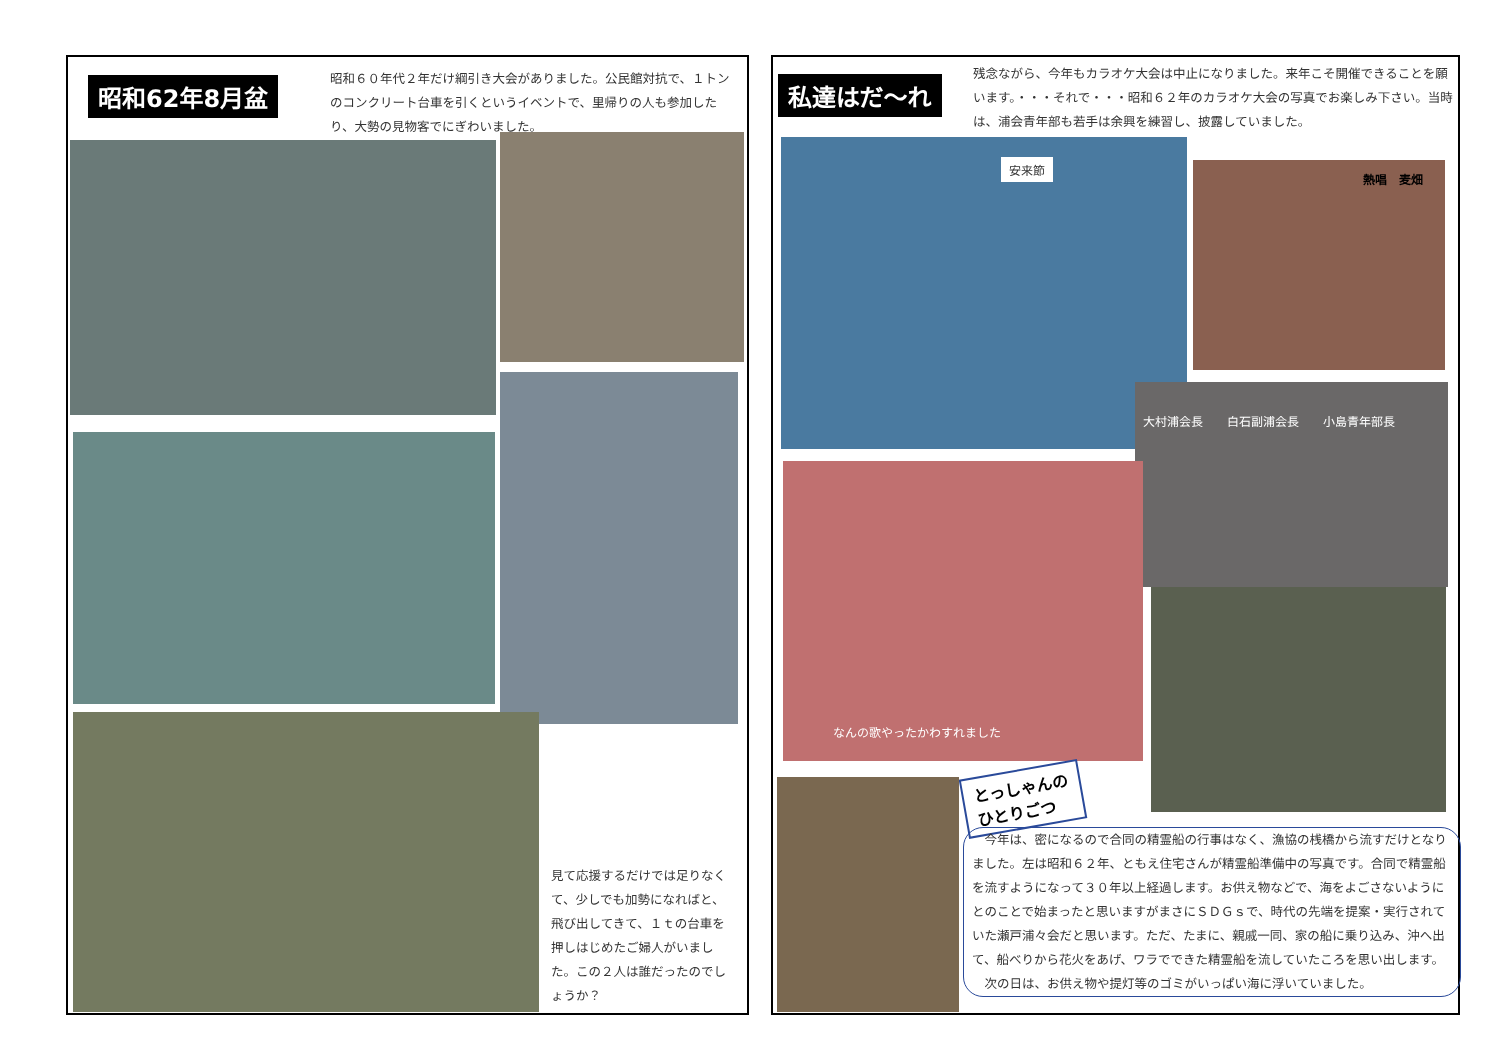昭和62年8月盆
昭和６０年代２年だけ綱引き大会がありました。公民館対抗で、１トンのコンクリート台車を引くというイベントで、里帰りの人も参加したり、大勢の見物客でにぎわいました。
見て応援するだけでは足りなくて、少しでも加勢になればと、飛び出してきて、１ｔの台車を押しはじめたご婦人がいました。この２人は誰だったのでしょうか？
私達はだ〜れ
残念ながら、今年もカラオケ大会は中止になりました。来年こそ開催できることを願います。・・・それで・・・昭和６２年のカラオケ大会の写真でお楽しみ下さい。当時は、浦会青年部も若手は余興を練習し、披露していました。
安来節
熱唱　麦畑
大村浦会長　　白石副浦会長　　小島青年部長
なんの歌やったかわすれました
とっしゃんの
ひとりごつ
　今年は、密になるので合同の精霊船の行事はなく、漁協の桟橋から流すだけとなりました。左は昭和６２年、ともえ住宅さんが精霊船準備中の写真です。合同で精霊船を流すようになって３０年以上経過します。お供え物などで、海をよごさないようにとのことで始まったと思いますがまさにＳＤＧｓで、時代の先端を提案・実行されていた瀬戸浦々会だと思います。ただ、たまに、親戚一同、家の船に乗り込み、沖へ出て、船べりから花火をあげ、ワラでできた精霊船を流していたころを思い出します。
　次の日は、お供え物や提灯等のゴミがいっぱい海に浮いていました。